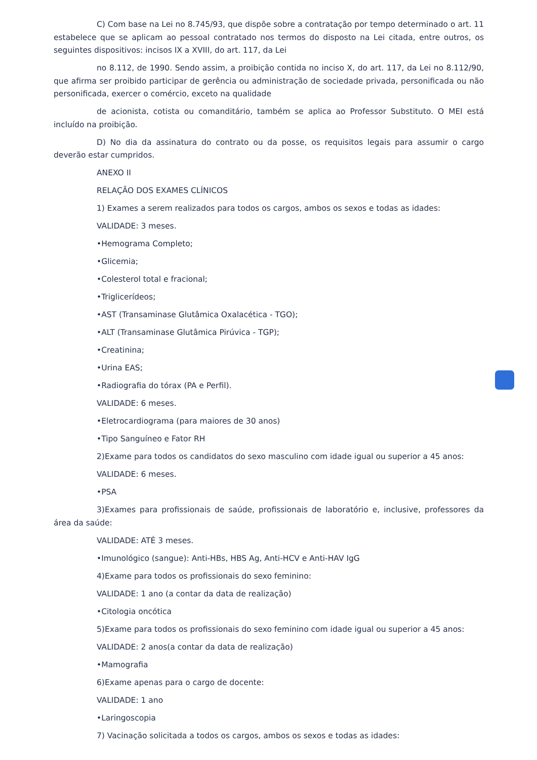C) Com base na Lei no 8.745/93, que dispõe sobre a contratação por tempo determinado o art. 11 estabelece que se aplicam ao pessoal contratado nos termos do disposto na Lei citada, entre outros, os seguintes dispositivos: incisos IX a XVIII, do art. 117, da Lei
no 8.112, de 1990. Sendo assim, a proibição contida no inciso X, do art. 117, da Lei no 8.112/90, que afirma ser proibido participar de gerência ou administração de sociedade privada, personificada ou não personificada, exercer o comércio, exceto na qualidade
de acionista, cotista ou comanditário, também se aplica ao Professor Substituto. O MEI está incluído na proibição.
D) No dia da assinatura do contrato ou da posse, os requisitos legais para assumir o cargo deverão estar cumpridos.
ANEXO II
RELAÇÃO DOS EXAMES CLÍNICOS
1) Exames a serem realizados para todos os cargos, ambos os sexos e todas as idades:
VALIDADE: 3 meses.
•Hemograma Completo;
•Glicemia;
•Colesterol total e fracional;
•Triglicerídeos;
•AST (Transaminase Glutâmica Oxalacética - TGO);
•ALT (Transaminase Glutâmica Pirúvica - TGP);
•Creatinina;
•Urina EAS;
•Radiografia do tórax (PA e Perfil).
VALIDADE: 6 meses.
•Eletrocardiograma (para maiores de 30 anos)
•Tipo Sanguíneo e Fator RH
2)Exame para todos os candidatos do sexo masculino com idade igual ou superior a 45 anos:
VALIDADE: 6 meses.
•PSA
3)Exames para profissionais de saúde, profissionais de laboratório e, inclusive, professores da área da saúde:
VALIDADE: ATÉ 3 meses.
•Imunológico (sangue): Anti-HBs, HBS Ag, Anti-HCV e Anti-HAV IgG
4)Exame para todos os profissionais do sexo feminino:
VALIDADE: 1 ano (a contar da data de realização)
•Citologia oncótica
5)Exame para todos os profissionais do sexo feminino com idade igual ou superior a 45 anos:
VALIDADE: 2 anos(a contar da data de realização)
•Mamografia
6)Exame apenas para o cargo de docente:
VALIDADE: 1 ano
•Laringoscopia
7) Vacinação solicitada a todos os cargos, ambos os sexos e todas as idades: